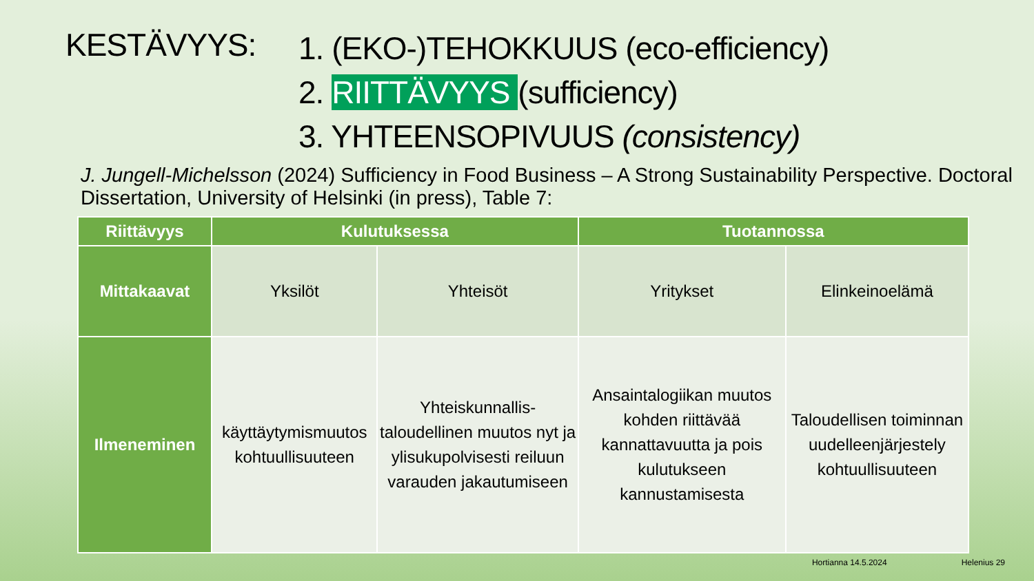KESTÄVYYS:
1. (EKO-)TEHOKKUUS (eco-efficiency)
2. RIITTÄVYYS (sufficiency)
3. YHTEENSOPIVUUS (consistency)
J. Jungell-Michelsson (2024) Sufficiency in Food Business – A Strong Sustainability Perspective. Doctoral Dissertation, University of Helsinki (in press), Table 7:
| Riittävyys | Kulutuksessa | | Tuotannossa | |
| --- | --- | --- | --- | --- |
| Mittakaavat | Yksilöt | Yhteisöt | Yritykset | Elinkeinoelämä |
| Ilmeneminen | käyttäytymismuutos kohtuullisuuteen | Yhteiskunnallis-taloudellinen muutos nyt ja ylisukupolvisesti reiluun varauden jakautumiseen | Ansaintalogiikan muutos kohden riittävää kannattavuutta ja pois kulutukseen kannustamisesta | Taloudellisen toiminnan uudelleenjärjestely kohtuullisuuteen |
Hortianna 14.5.2024 Helenius 29